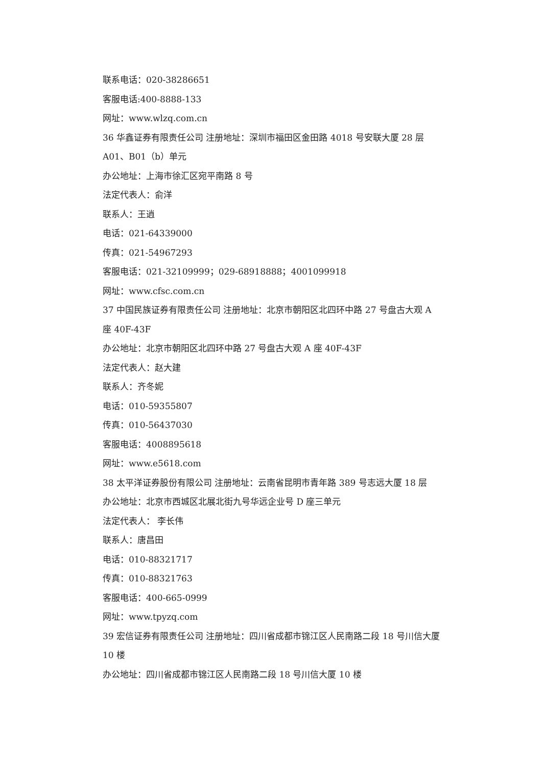联系电话：020-38286651
客服电话:400-8888-133
网址：www.wlzq.com.cn
36 华鑫证券有限责任公司 注册地址：深圳市福田区金田路 4018 号安联大厦 28 层 A01、B01（b）单元
办公地址：上海市徐汇区宛平南路 8 号
法定代表人：俞洋
联系人：王逍
电话：021-64339000
传真：021-54967293
客服电话：021-32109999；029-68918888；4001099918
网址：www.cfsc.com.cn
37 中国民族证券有限责任公司 注册地址：北京市朝阳区北四环中路 27 号盘古大观 A 座 40F-43F
办公地址：北京市朝阳区北四环中路 27 号盘古大观 A 座 40F-43F
法定代表人：赵大建
联系人：齐冬妮
电话：010-59355807
传真：010-56437030
客服电话：4008895618
网址：www.e5618.com
38 太平洋证券股份有限公司 注册地址：云南省昆明市青年路 389 号志远大厦 18 层
办公地址：北京市西城区北展北街九号华远企业号 D 座三单元
法定代表人： 李长伟
联系人：唐昌田
电话：010-88321717
传真：010-88321763
客服电话：400-665-0999
网址：www.tpyzq.com
39 宏信证券有限责任公司 注册地址：四川省成都市锦江区人民南路二段 18 号川信大厦 10 楼
办公地址：四川省成都市锦江区人民南路二段 18 号川信大厦 10 楼